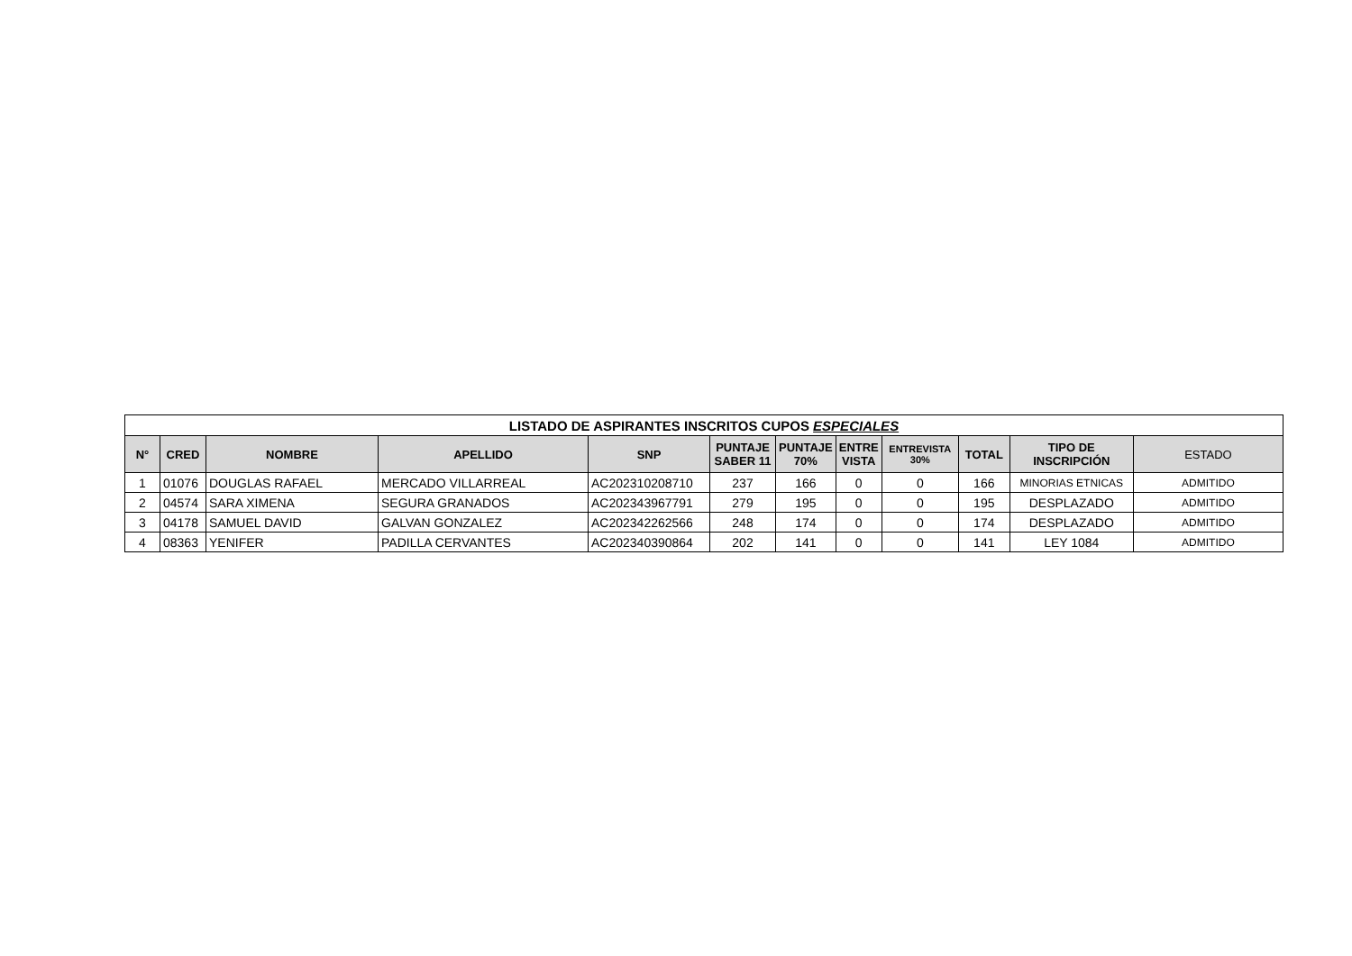| LISTADO DE ASPIRANTES INSCRITOS CUPOS ESPECIALES | | | | | | | | | | | |
| --- | --- | --- | --- | --- | --- | --- | --- | --- | --- | --- | --- |
| N° | CRED | NOMBRE | APELLIDO | SNP | PUNTAJE SABER 11 | PUNTAJE 70% | ENTRE VISTA | ENTREVISTA 30% | TOTAL | TIPO DE INSCRIPCIÓN | ESTADO |
| 1 | 01076 | DOUGLAS RAFAEL | MERCADO VILLARREAL | AC202310208710 | 237 | 166 | 0 | 0 | 166 | MINORIAS ETNICAS | ADMITIDO |
| 2 | 04574 | SARA XIMENA | SEGURA GRANADOS | AC202343967791 | 279 | 195 | 0 | 0 | 195 | DESPLAZADO | ADMITIDO |
| 3 | 04178 | SAMUEL DAVID | GALVAN GONZALEZ | AC202342262566 | 248 | 174 | 0 | 0 | 174 | DESPLAZADO | ADMITIDO |
| 4 | 08363 | YENIFER | PADILLA CERVANTES | AC202340390864 | 202 | 141 | 0 | 0 | 141 | LEY 1084 | ADMITIDO |